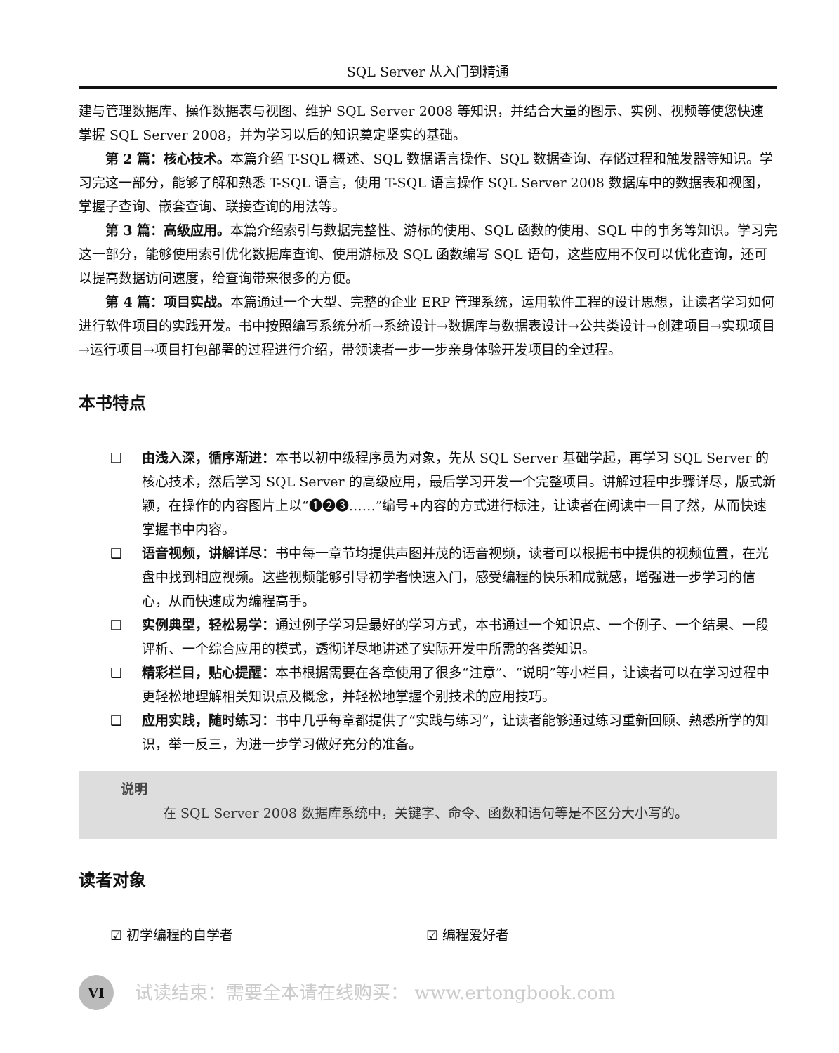SQL Server 从入门到精通
建与管理数据库、操作数据表与视图、维护 SQL Server 2008 等知识，并结合大量的图示、实例、视频等使您快速掌握 SQL Server 2008，并为学习以后的知识奠定坚实的基础。
第 2 篇：核心技术。本篇介绍 T-SQL 概述、SQL 数据语言操作、SQL 数据查询、存储过程和触发器等知识。学习完这一部分，能够了解和熟悉 T-SQL 语言，使用 T-SQL 语言操作 SQL Server 2008 数据库中的数据表和视图，掌握子查询、嵌套查询、联接查询的用法等。
第 3 篇：高级应用。本篇介绍索引与数据完整性、游标的使用、SQL 函数的使用、SQL 中的事务等知识。学习完这一部分，能够使用索引优化数据库查询、使用游标及 SQL 函数编写 SQL 语句，这些应用不仅可以优化查询，还可以提高数据访问速度，给查询带来很多的方便。
第 4 篇：项目实战。本篇通过一个大型、完整的企业 ERP 管理系统，运用软件工程的设计思想，让读者学习如何进行软件项目的实践开发。书中按照编写系统分析→系统设计→数据库与数据表设计→公共类设计→创建项目→实现项目→运行项目→项目打包部署的过程进行介绍，带领读者一步一步亲身体验开发项目的全过程。
本书特点
❑ 由浅入深，循序渐进：本书以初中级程序员为对象，先从 SQL Server 基础学起，再学习 SQL Server 的核心技术，然后学习 SQL Server 的高级应用，最后学习开发一个完整项目。讲解过程中步骤详尽，版式新颖，在操作的内容图片上以“❶❷❸……”编号+内容的方式进行标注，让读者在阅读中一目了然，从而快速掌握书中内容。
❑ 语音视频，讲解详尽：书中每一章节均提供声图并茂的语音视频，读者可以根据书中提供的视频位置，在光盘中找到相应视频。这些视频能够引导初学者快速入门，感受编程的快乐和成就感，增强进一步学习的信心，从而快速成为编程高手。
❑ 实例典型，轻松易学：通过例子学习是最好的学习方式，本书通过一个知识点、一个例子、一个结果、一段评析、一个综合应用的模式，透彻详尽地讲述了实际开发中所需的各类知识。
❑ 精彩栏目，贴心提醒：本书根据需要在各章使用了很多“注意”、“说明”等小栏目，让读者可以在学习过程中更轻松地理解相关知识点及概念，并轻松地掌握个别技术的应用技巧。
❑ 应用实践，随时练习：书中几乎每章都提供了“实践与练习”，让读者能够通过练习重新回顾、熟悉所学的知识，举一反三，为进一步学习做好充分的准备。
说明
在 SQL Server 2008 数据库系统中，关键字、命令、函数和语句等是不区分大小写的。
读者对象
☑ 初学编程的自学者 ☑ 编程爱好者
VI
试读结束：需要全本请在线购买： www.ertongbook.com